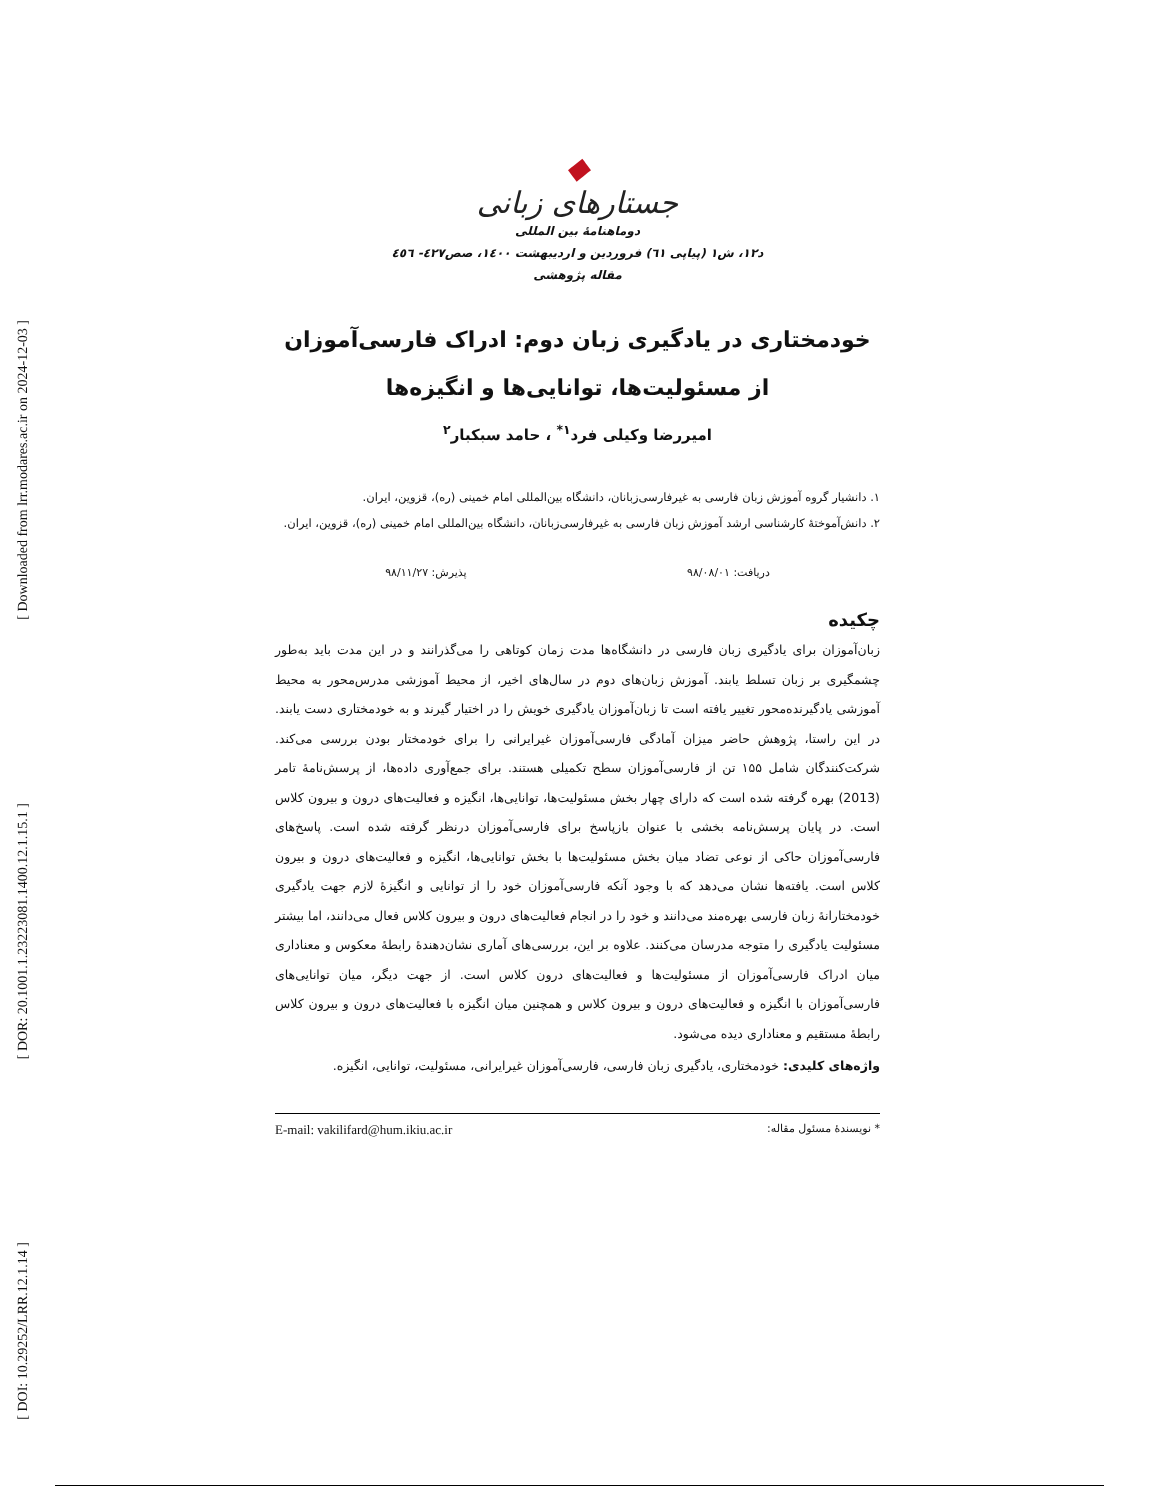[ Downloaded from lrr.modares.ac.ir on 2024-12-03 ]
[ DOR: 20.1001.1.23223081.1400.12.1.15.1 ]
[ DOI: 10.29252/LRR.12.1.14 ]
◆
جستارهای زبانی
دوماهنامهٔ بین المللی
د۱۲، ش۱ (پیاپی ٦۱) فروردین و اردیبهشت ۱٤۰۰، صص٤۲۷- ٤٥٦
مقاله پژوهشی
خودمختاری در یادگیری زبان دوم: ادراک فارسی‌آموزان از مسئولیت‌ها، توانایی‌ها و انگیزه‌ها
امیررضا وکیلی فرد<sup>۱*</sup> ، حامد سبکبار<sup>۲</sup>
۱. دانشیار گروه آموزش زبان فارسی به غیرفارسی‌زبانان، دانشگاه بین‌المللی امام خمینی (ره)، قزوین، ایران.
۲. دانش‌آموختهٔ کارشناسی ارشد آموزش زبان فارسی به غیرفارسی‌زبانان، دانشگاه بین‌المللی امام خمینی (ره)، قزوین، ایران.
دریافت: ۹۸/۰۸/۰۱ پذیرش: ۹۸/۱۱/۲۷
چکیده
زبان‌آموزان برای یادگیری زبان فارسی در دانشگاه‌ها مدت زمان کوتاهی را می‌گذرانند و در این مدت باید به‌طور چشمگیری بر زبان تسلط یابند. آموزش زبان‌های دوم در سال‌های اخیر، از محیط آموزشی مدرس‌محور به محیط آموزشی یادگیرنده‌محور تغییر یافته است تا زبان‌آموزان یادگیری خویش را در اختیار گیرند و به خودمختاری دست یابند. در این راستا، پژوهش حاضر میزان آمادگی فارسی‌آموزان غیرایرانی را برای خودمختار بودن بررسی می‌کند. شرکت‌کنندگان شامل ۱۵۵ تن از فارسی‌آموزان سطح تکمیلی هستند. برای جمع‌آوری داده‌ها، از پرسش‌نامهٔ تامر (2013) بهره گرفته شده است که دارای چهار بخش مسئولیت‌ها، توانایی‌ها، انگیزه و فعالیت‌های درون و بیرون کلاس است. در پایان پرسش‌نامه بخشی با عنوان بازپاسخ برای فارسی‌آموزان درنظر گرفته شده است. پاسخ‌های فارسی‌آموزان حاکی از نوعی تضاد میان بخش مسئولیت‌ها با بخش توانایی‌ها، انگیزه و فعالیت‌های درون و بیرون کلاس است. یافته‌ها نشان می‌دهد که با وجود آنکه فارسی‌آموزان خود را از توانایی و انگیزهٔ لازم جهت یادگیری خودمختارانهٔ زبان فارسی بهره‌مند می‌دانند و خود را در انجام فعالیت‌های درون و بیرون کلاس فعال می‌دانند، اما بیشتر مسئولیت یادگیری را متوجه مدرسان می‌کنند. علاوه بر این، بررسی‌های آماری نشان‌دهندهٔ رابطهٔ معکوس و معناداری میان ادراک فارسی‌آموزان از مسئولیت‌ها و فعالیت‌های درون کلاس است. از جهت دیگر، میان توانایی‌های فارسی‌آموزان با انگیزه و فعالیت‌های درون و بیرون کلاس و همچنین میان انگیزه با فعالیت‌های درون و بیرون کلاس رابطهٔ مستقیم و معناداری دیده می‌شود.
واژه‌های کلیدی: خودمختاری، یادگیری زبان فارسی، فارسی‌آموزان غیرایرانی، مسئولیت، توانایی، انگیزه.
* نویسندهٔ مسئول مقاله: E-mail: vakilifard@hum.ikiu.ac.ir